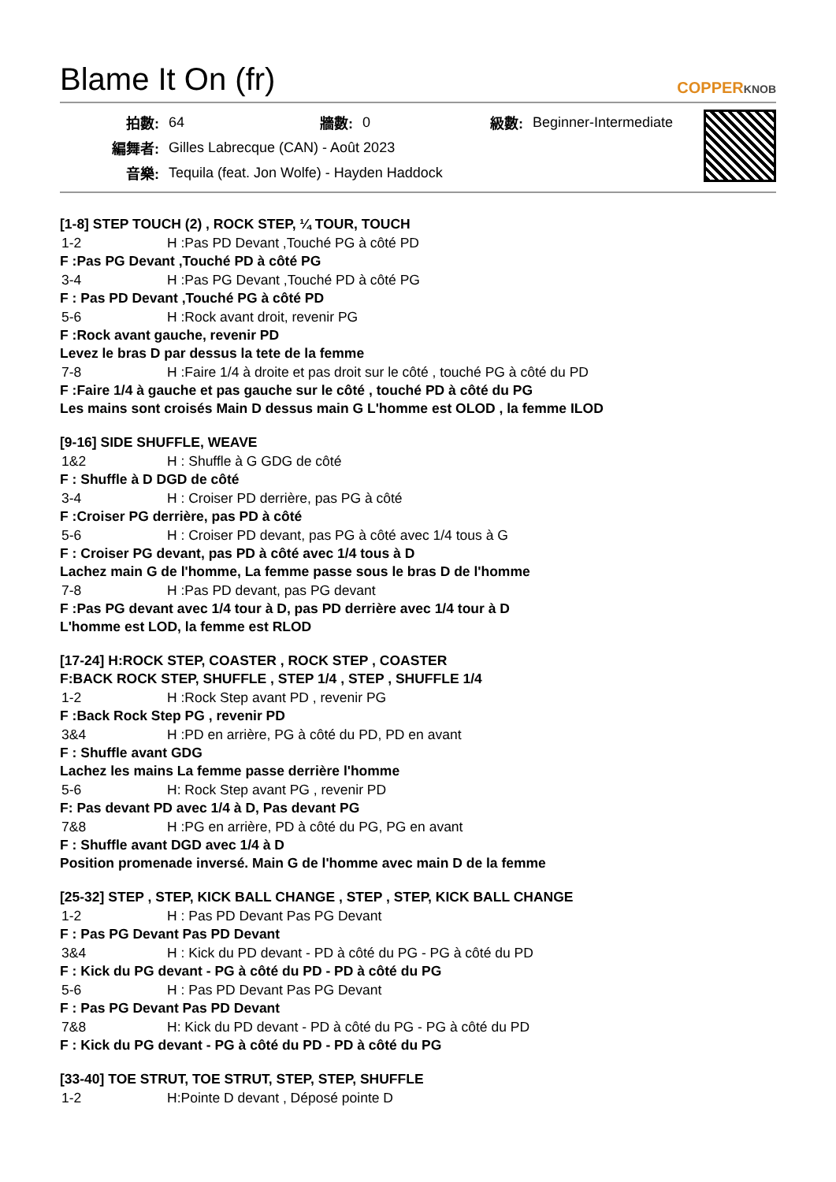Blame It On (fr)
COPPERKNOB
| 拍數: | 64 | 牆數: | 0 | 級數: | Beginner-Intermediate |
| 編舞者: | Gilles Labrecque (CAN) - Août 2023 | | | | |
| 音樂: | Tequila (feat. Jon Wolfe) - Hayden Haddock | | | | |
[1-8] STEP TOUCH (2) , ROCK STEP, ¼ TOUR, TOUCH
1-2 H :Pas PD Devant ,Touché PG à côté PD
F :Pas PG Devant ,Touché PD à côté PG
3-4 H :Pas PG Devant ,Touché PD à côté PG
F : Pas PD Devant ,Touché PG à côté PD
5-6 H :Rock avant droit, revenir PG
F :Rock avant gauche, revenir PD
Levez le bras D par dessus la tete de la femme
7-8 H :Faire 1/4 à droite et pas droit sur le côté , touché PG à côté du PD
F :Faire 1/4 à gauche et pas gauche sur le côté , touché PD à côté du PG
Les mains sont croisés Main D dessus main G L'homme est OLOD , la femme ILOD
[9-16] SIDE SHUFFLE, WEAVE
1&2 H : Shuffle à G GDG de côté
F : Shuffle à D DGD de côté
3-4 H : Croiser PD derrière, pas PG à côté
F :Croiser PG derrière, pas PD à côté
5-6 H : Croiser PD devant, pas PG à côté avec 1/4 tous à G
F : Croiser PG devant, pas PD à côté avec 1/4 tous à D
Lachez main G de l'homme, La femme passe sous le bras D de l'homme
7-8 H :Pas PD devant, pas PG devant
F :Pas PG devant avec 1/4 tour à D, pas PD derrière avec 1/4 tour à D
L'homme est LOD, la femme est RLOD
[17-24] H:ROCK STEP, COASTER , ROCK STEP , COASTER
F:BACK ROCK STEP, SHUFFLE , STEP 1/4 , STEP , SHUFFLE 1/4
1-2 H :Rock Step avant PD , revenir PG
F :Back Rock Step PG , revenir PD
3&4 H :PD en arrière, PG à côté du PD, PD en avant
F : Shuffle avant GDG
Lachez les mains La femme passe derrière l'homme
5-6 H: Rock Step avant PG , revenir PD
F: Pas devant PD avec 1/4 à D, Pas devant PG
7&8 H :PG en arrière, PD à côté du PG, PG en avant
F : Shuffle avant DGD avec 1/4 à D
Position promenade inversé. Main G de l'homme avec main D de la femme
[25-32] STEP , STEP, KICK BALL CHANGE , STEP , STEP, KICK BALL CHANGE
1-2 H : Pas PD Devant Pas PG Devant
F : Pas PG Devant Pas PD Devant
3&4 H : Kick du PD devant - PD à côté du PG - PG à côté du PD
F : Kick du PG devant - PG à côté du PD - PD à côté du PG
5-6 H : Pas PD Devant Pas PG Devant
F : Pas PG Devant Pas PD Devant
7&8 H: Kick du PD devant - PD à côté du PG - PG à côté du PD
F : Kick du PG devant - PG à côté du PD - PD à côté du PG
[33-40] TOE STRUT, TOE STRUT, STEP, STEP, SHUFFLE
1-2 H:Pointe D devant , Déposé pointe D